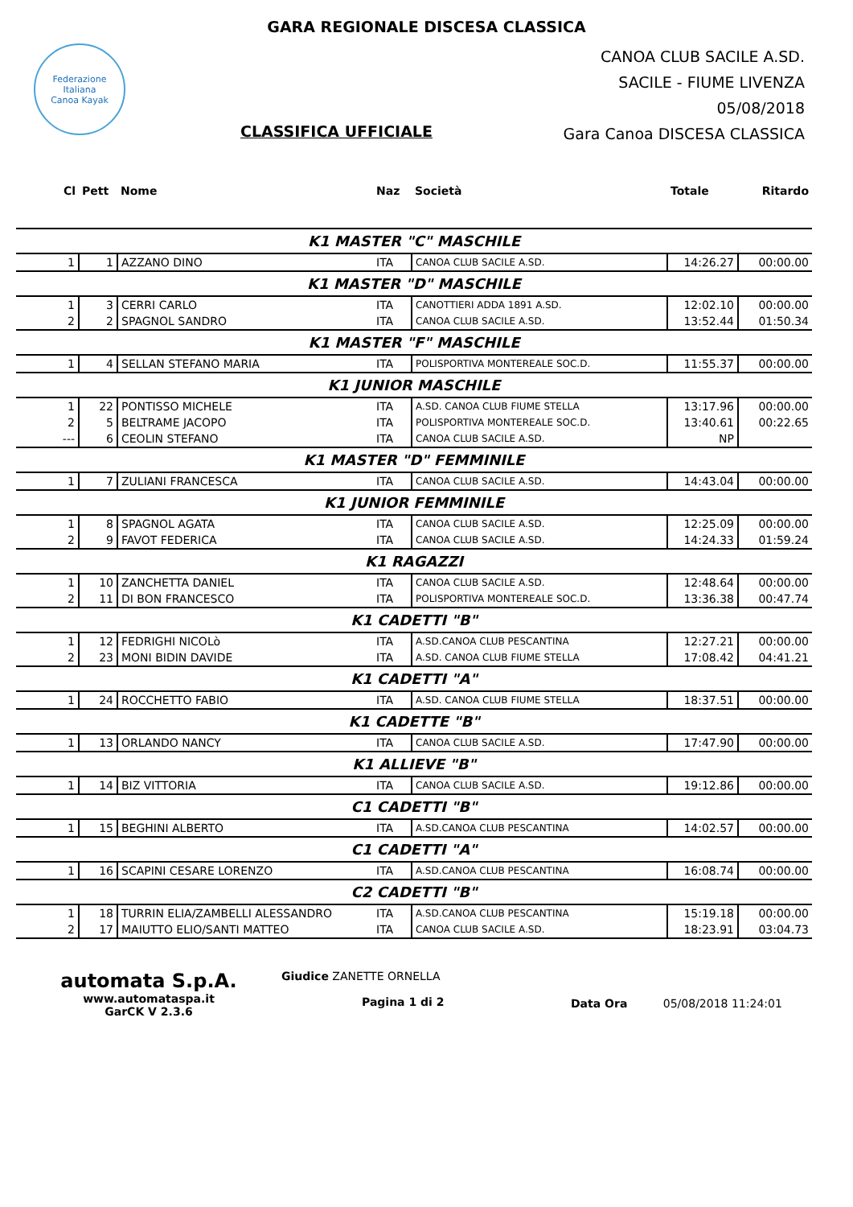GARA REGIONALE DISCESA CLASSICA
Federazione Italiana
Canoa Kayak
CLASSIFICA UFFICIALE
CANOA CLUB SACILE A.SD.
SACILE - FIUME LIVENZA
05/08/2018
Gara Canoa DISCESA CLASSICA
| Cl | Pett | Nome | Naz | Società | Totale | Ritardo |
| --- | --- | --- | --- | --- | --- | --- |
| K1 MASTER "C" MASCHILE | | | | | | |
| 1 | 1 | AZZANO DINO | ITA | CANOA CLUB SACILE A.SD. | 14:26.27 | 00:00.00 |
| K1 MASTER "D" MASCHILE | | | | | | |
| 1 | 3 | CERRI CARLO | ITA | CANOTTIERI ADDA 1891 A.SD. | 12:02.10 | 00:00.00 |
| 2 | 2 | SPAGNOL SANDRO | ITA | CANOA CLUB SACILE A.SD. | 13:52.44 | 01:50.34 |
| K1 MASTER "F" MASCHILE | | | | | | |
| 1 | 4 | SELLAN STEFANO MARIA | ITA | POLISPORTIVA MONTEREALE SOC.D. | 11:55.37 | 00:00.00 |
| K1 JUNIOR MASCHILE | | | | | | |
| 1 | 22 | PONTISSO MICHELE | ITA | A.SD. CANOA CLUB FIUME STELLA | 13:17.96 | 00:00.00 |
| 2 | 5 | BELTRAME JACOPO | ITA | POLISPORTIVA MONTEREALE SOC.D. | 13:40.61 | 00:22.65 |
| --- | 6 | CEOLIN STEFANO | ITA | CANOA CLUB SACILE A.SD. | NP | |
| K1 MASTER "D" FEMMINILE | | | | | | |
| 1 | 7 | ZULIANI FRANCESCA | ITA | CANOA CLUB SACILE A.SD. | 14:43.04 | 00:00.00 |
| K1 JUNIOR FEMMINILE | | | | | | |
| 1 | 8 | SPAGNOL AGATA | ITA | CANOA CLUB SACILE A.SD. | 12:25.09 | 00:00.00 |
| 2 | 9 | FAVOT FEDERICA | ITA | CANOA CLUB SACILE A.SD. | 14:24.33 | 01:59.24 |
| K1 RAGAZZI | | | | | | |
| 1 | 10 | ZANCHETTA DANIEL | ITA | CANOA CLUB SACILE A.SD. | 12:48.64 | 00:00.00 |
| 2 | 11 | DI BON FRANCESCO | ITA | POLISPORTIVA MONTEREALE SOC.D. | 13:36.38 | 00:47.74 |
| K1 CADETTI "B" | | | | | | |
| 1 | 12 | FEDRIGHI NICOLò | ITA | A.SD.CANOA CLUB PESCANTINA | 12:27.21 | 00:00.00 |
| 2 | 23 | MONI BIDIN DAVIDE | ITA | A.SD. CANOA CLUB FIUME STELLA | 17:08.42 | 04:41.21 |
| K1 CADETTI "A" | | | | | | |
| 1 | 24 | ROCCHETTO FABIO | ITA | A.SD. CANOA CLUB FIUME STELLA | 18:37.51 | 00:00.00 |
| K1 CADETTE "B" | | | | | | |
| 1 | 13 | ORLANDO NANCY | ITA | CANOA CLUB SACILE A.SD. | 17:47.90 | 00:00.00 |
| K1 ALLIEVE "B" | | | | | | |
| 1 | 14 | BIZ VITTORIA | ITA | CANOA CLUB SACILE A.SD. | 19:12.86 | 00:00.00 |
| C1 CADETTI "B" | | | | | | |
| 1 | 15 | BEGHINI ALBERTO | ITA | A.SD.CANOA CLUB PESCANTINA | 14:02.57 | 00:00.00 |
| C1 CADETTI "A" | | | | | | |
| 1 | 16 | SCAPINI CESARE LORENZO | ITA | A.SD.CANOA CLUB PESCANTINA | 16:08.74 | 00:00.00 |
| C2 CADETTI "B" | | | | | | |
| 1 | 18 | TURRIN ELIA/ZAMBELLI ALESSANDRO | ITA | A.SD.CANOA CLUB PESCANTINA | 15:19.18 | 00:00.00 |
| 2 | 17 | MAIUTTO ELIO/SANTI MATTEO | ITA | CANOA CLUB SACILE A.SD. | 18:23.91 | 03:04.73 |
automata S.p.A.
www.automataspa.it
GarCK V 2.3.6
Giudice ZANETTE ORNELLA
Pagina 1 di 2
Data Ora 05/08/2018 11:24:01